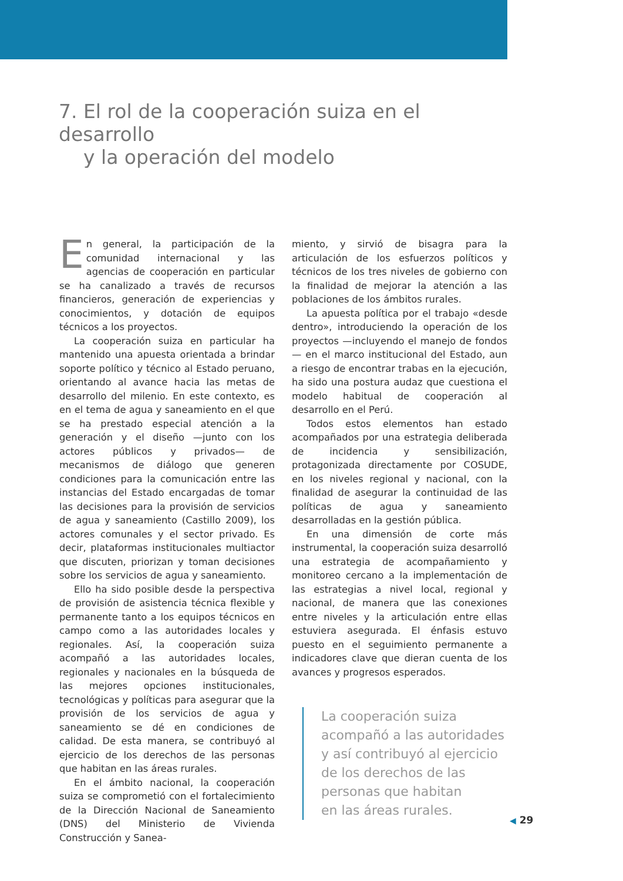7. El rol de la cooperación suiza en el desarrollo
y la operación del modelo
En general, la participación de la comunidad internacional y las agencias de cooperación en particular se ha canalizado a través de recursos financieros, generación de experiencias y conocimientos, y dotación de equipos técnicos a los proyectos.
La cooperación suiza en particular ha mantenido una apuesta orientada a brindar soporte político y técnico al Estado peruano, orientando al avance hacia las metas de desarrollo del milenio. En este contexto, es en el tema de agua y saneamiento en el que se ha prestado especial atención a la generación y el diseño —junto con los actores públicos y privados— de mecanismos de diálogo que generen condiciones para la comunicación entre las instancias del Estado encargadas de tomar las decisiones para la provisión de servicios de agua y saneamiento (Castillo 2009), los actores comunales y el sector privado. Es decir, plataformas institucionales multiactor que discuten, priorizan y toman decisiones sobre los servicios de agua y saneamiento.
Ello ha sido posible desde la perspectiva de provisión de asistencia técnica flexible y permanente tanto a los equipos técnicos en campo como a las autoridades locales y regionales. Así, la cooperación suiza acompañó a las autoridades locales, regionales y nacionales en la búsqueda de las mejores opciones institucionales, tecnológicas y políticas para asegurar que la provisión de los servicios de agua y saneamiento se dé en condiciones de calidad. De esta manera, se contribuyó al ejercicio de los derechos de las personas que habitan en las áreas rurales.
En el ámbito nacional, la cooperación suiza se comprometió con el fortalecimiento de la Dirección Nacional de Saneamiento (DNS) del Ministerio de Vivienda Construcción y Sanea-
miento, y sirvió de bisagra para la articulación de los esfuerzos políticos y técnicos de los tres niveles de gobierno con la finalidad de mejorar la atención a las poblaciones de los ámbitos rurales.
La apuesta política por el trabajo «desde dentro», introduciendo la operación de los proyectos —incluyendo el manejo de fondos— en el marco institucional del Estado, aun a riesgo de encontrar trabas en la ejecución, ha sido una postura audaz que cuestiona el modelo habitual de cooperación al desarrollo en el Perú.
Todos estos elementos han estado acompañados por una estrategia deliberada de incidencia y sensibilización, protagonizada directamente por COSUDE, en los niveles regional y nacional, con la finalidad de asegurar la continuidad de las políticas de agua y saneamiento desarrolladas en la gestión pública.
En una dimensión de corte más instrumental, la cooperación suiza desarrolló una estrategia de acompañamiento y monitoreo cercano a la implementación de las estrategias a nivel local, regional y nacional, de manera que las conexiones entre niveles y la articulación entre ellas estuviera asegurada. El énfasis estuvo puesto en el seguimiento permanente a indicadores clave que dieran cuenta de los avances y progresos esperados.
La cooperación suiza
acompañó a las autoridades
y así contribuyó al ejercicio
de los derechos de las
personas que habitan
en las áreas rurales.
◀ 29